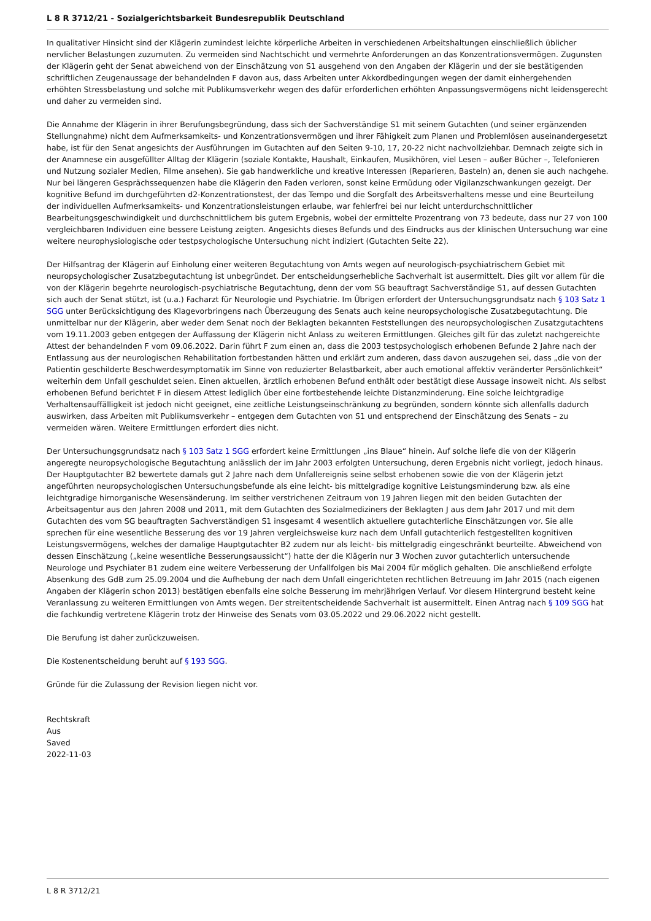L 8 R 3712/21 - Sozialgerichtsbarkeit Bundesrepublik Deutschland
In qualitativer Hinsicht sind der Klägerin zumindest leichte körperliche Arbeiten in verschiedenen Arbeitshaltungen einschließlich üblicher nervlicher Belastungen zuzumuten. Zu vermeiden sind Nachtschicht und vermehrte Anforderungen an das Konzentrationsvermögen. Zugunsten der Klägerin geht der Senat abweichend von der Einschätzung von S1 ausgehend von den Angaben der Klägerin und der sie bestätigenden schriftlichen Zeugenaussage der behandelnden F davon aus, dass Arbeiten unter Akkordbedingungen wegen der damit einhergehenden erhöhten Stressbelastung und solche mit Publikumsverkehr wegen des dafür erforderlichen erhöhten Anpassungsvermögens nicht leidensgerecht und daher zu vermeiden sind.
Die Annahme der Klägerin in ihrer Berufungsbegründung, dass sich der Sachverständige S1 mit seinem Gutachten (und seiner ergänzenden Stellungnahme) nicht dem Aufmerksamkeits- und Konzentrationsvermögen und ihrer Fähigkeit zum Planen und Problemlösen auseinandergesetzt habe, ist für den Senat angesichts der Ausführungen im Gutachten auf den Seiten 9-10, 17, 20-22 nicht nachvollziehbar. Demnach zeigte sich in der Anamnese ein ausgefüllter Alltag der Klägerin (soziale Kontakte, Haushalt, Einkaufen, Musikhören, viel Lesen – außer Bücher –, Telefonieren und Nutzung sozialer Medien, Filme ansehen). Sie gab handwerkliche und kreative Interessen (Reparieren, Basteln) an, denen sie auch nachgehe. Nur bei längeren Gesprächssequenzen habe die Klägerin den Faden verloren, sonst keine Ermüdung oder Vigilanzschwankungen gezeigt. Der kognitive Befund im durchgeführten d2-Konzentrationstest, der das Tempo und die Sorgfalt des Arbeitsverhaltens messe und eine Beurteilung der individuellen Aufmerksamkeits- und Konzentrationsleistungen erlaube, war fehlerfrei bei nur leicht unterdurchschnittlicher Bearbeitungsgeschwindigkeit und durchschnittlichem bis gutem Ergebnis, wobei der ermittelte Prozentrang von 73 bedeute, dass nur 27 von 100 vergleichbaren Individuen eine bessere Leistung zeigten. Angesichts dieses Befunds und des Eindrucks aus der klinischen Untersuchung war eine weitere neurophysiologische oder testpsychologische Untersuchung nicht indiziert (Gutachten Seite 22).
Der Hilfsantrag der Klägerin auf Einholung einer weiteren Begutachtung von Amts wegen auf neurologisch-psychiatrischem Gebiet mit neuropsychologischer Zusatzbegutachtung ist unbegründet. Der entscheidungserhebliche Sachverhalt ist ausermittelt. Dies gilt vor allem für die von der Klägerin begehrte neurologisch-psychiatrische Begutachtung, denn der vom SG beauftragt Sachverständige S1, auf dessen Gutachten sich auch der Senat stützt, ist (u.a.) Facharzt für Neurologie und Psychiatrie. Im Übrigen erfordert der Untersuchungsgrundsatz nach § 103 Satz 1 SGG unter Berücksichtigung des Klagevorbringens nach Überzeugung des Senats auch keine neuropsychologische Zusatzbegutachtung. Die unmittelbar nur der Klägerin, aber weder dem Senat noch der Beklagten bekannten Feststellungen des neuropsychologischen Zusatzgutachtens vom 19.11.2003 geben entgegen der Auffassung der Klägerin nicht Anlass zu weiteren Ermittlungen. Gleiches gilt für das zuletzt nachgereichte Attest der behandelnden F vom 09.06.2022. Darin führt F zum einen an, dass die 2003 testpsychologisch erhobenen Befunde 2 Jahre nach der Entlassung aus der neurologischen Rehabilitation fortbestanden hätten und erklärt zum anderen, dass davon auszugehen sei, dass „die von der Patientin geschilderte Beschwerdesymptomatik im Sinne von reduzierter Belastbarkeit, aber auch emotional affektiv veränderter Persönlichkeit“ weiterhin dem Unfall geschuldet seien. Einen aktuellen, ärztlich erhobenen Befund enthält oder bestätigt diese Aussage insoweit nicht. Als selbst erhobenen Befund berichtet F in diesem Attest lediglich über eine fortbestehende leichte Distanzminderung. Eine solche leichtgradige Verhaltensauffälligkeit ist jedoch nicht geeignet, eine zeitliche Leistungseinschränkung zu begründen, sondern könnte sich allenfalls dadurch auswirken, dass Arbeiten mit Publikumsverkehr – entgegen dem Gutachten von S1 und entsprechend der Einschätzung des Senats – zu vermeiden wären. Weitere Ermittlungen erfordert dies nicht.
Der Untersuchungsgrundsatz nach § 103 Satz 1 SGG erfordert keine Ermittlungen „ins Blaue“ hinein. Auf solche liefe die von der Klägerin angeregte neuropsychologische Begutachtung anlässlich der im Jahr 2003 erfolgten Untersuchung, deren Ergebnis nicht vorliegt, jedoch hinaus. Der Hauptgutachter B2 bewertete damals gut 2 Jahre nach dem Unfallereignis seine selbst erhobenen sowie die von der Klägerin jetzt angeführten neuropsychologischen Untersuchungsbefunde als eine leicht- bis mittelgradige kognitive Leistungsminderung bzw. als eine leichtgradige hirnorganische Wesensänderung. Im seither verstrichenen Zeitraum von 19 Jahren liegen mit den beiden Gutachten der Arbeitsagentur aus den Jahren 2008 und 2011, mit dem Gutachten des Sozialmediziners der Beklagten J aus dem Jahr 2017 und mit dem Gutachten des vom SG beauftragten Sachverständigen S1 insgesamt 4 wesentlich aktuellere gutachterliche Einschätzungen vor. Sie alle sprechen für eine wesentliche Besserung des vor 19 Jahren vergleichsweise kurz nach dem Unfall gutachterlich festgestellten kognitiven Leistungsvermögens, welches der damalige Hauptgutachter B2 zudem nur als leicht- bis mittelgradig eingeschränkt beurteilte. Abweichend von dessen Einschätzung („keine wesentliche Besserungsaussicht“) hatte der die Klägerin nur 3 Wochen zuvor gutachterlich untersuchende Neurologe und Psychiater B1 zudem eine weitere Verbesserung der Unfallfolgen bis Mai 2004 für möglich gehalten. Die anschließend erfolgte Absenkung des GdB zum 25.09.2004 und die Aufhebung der nach dem Unfall eingerichteten rechtlichen Betreuung im Jahr 2015 (nach eigenen Angaben der Klägerin schon 2013) bestätigen ebenfalls eine solche Besserung im mehrjährigen Verlauf. Vor diesem Hintergrund besteht keine Veranlassung zu weiteren Ermittlungen von Amts wegen. Der streitentscheidende Sachverhalt ist ausermittelt. Einen Antrag nach § 109 SGG hat die fachkundig vertretene Klägerin trotz der Hinweise des Senats vom 03.05.2022 und 29.06.2022 nicht gestellt.
Die Berufung ist daher zurückzuweisen.
Die Kostenentscheidung beruht auf § 193 SGG.
Gründe für die Zulassung der Revision liegen nicht vor.
Rechtskraft
Aus
Saved
2022-11-03
L 8 R 3712/21